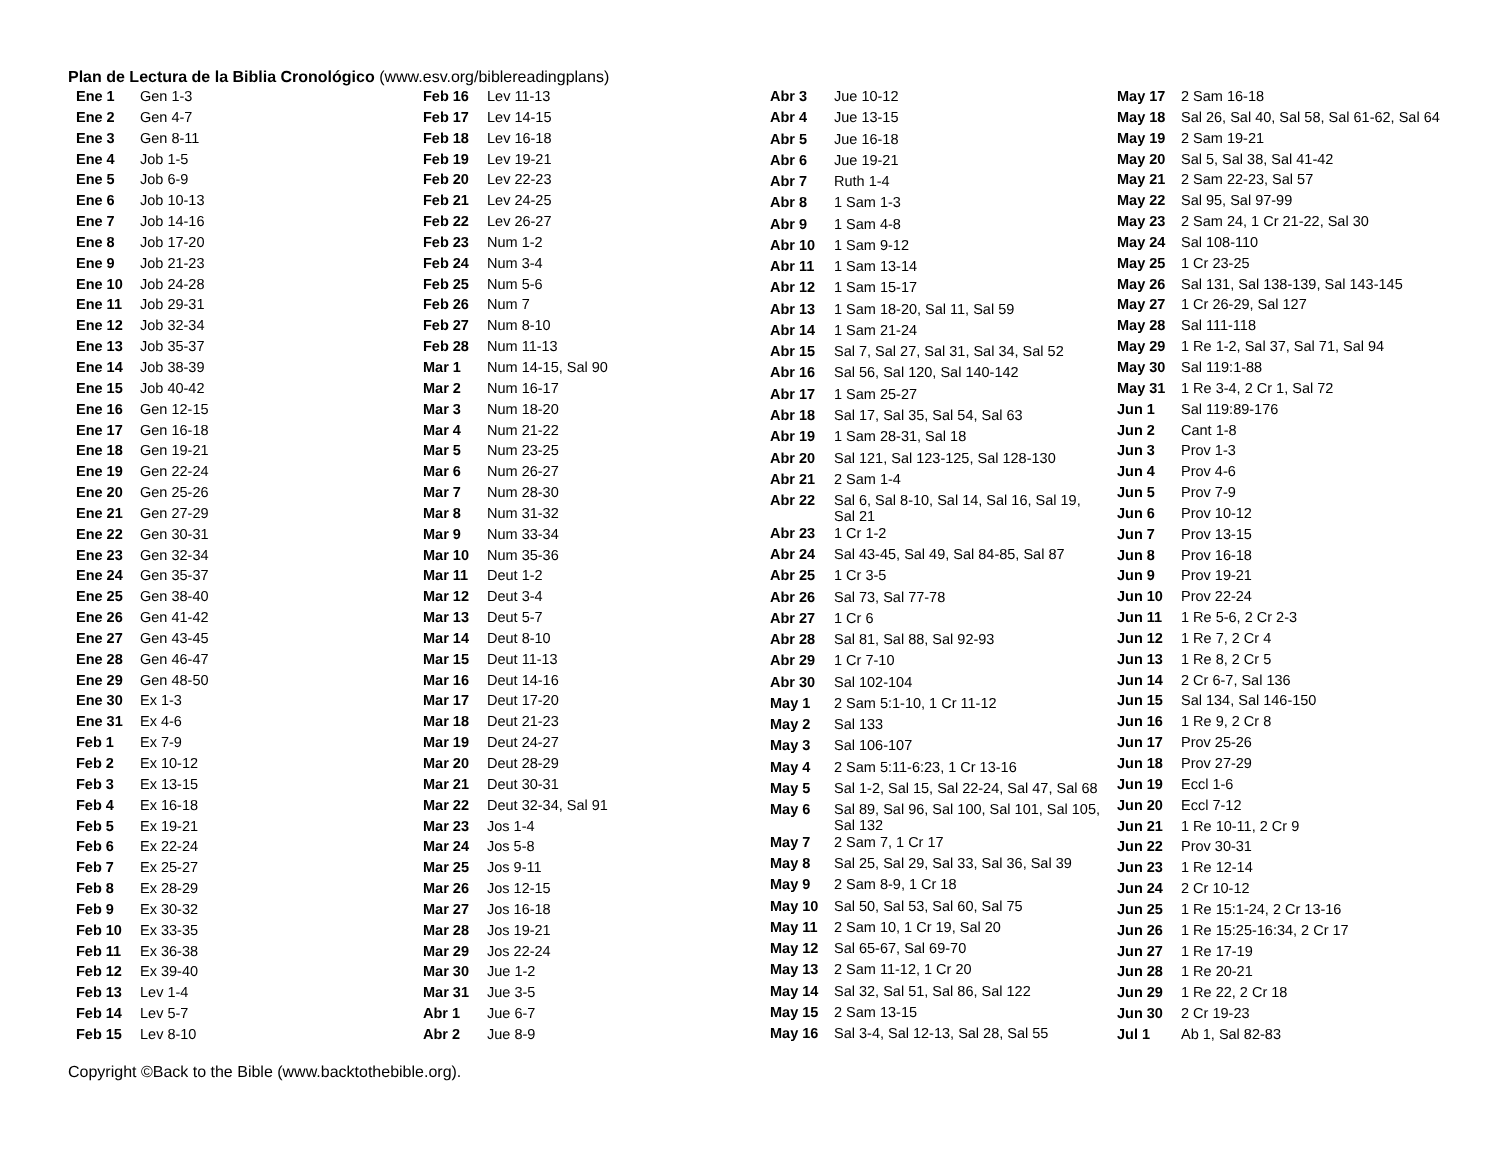Plan de Lectura de la Biblia Cronológico (www.esv.org/biblereadingplans)
| Ene 1 | Gen 1-3 |
| Ene 2 | Gen 4-7 |
| Ene 3 | Gen 8-11 |
| Ene 4 | Job 1-5 |
| Ene 5 | Job 6-9 |
| Ene 6 | Job 10-13 |
| Ene 7 | Job 14-16 |
| Ene 8 | Job 17-20 |
| Ene 9 | Job 21-23 |
| Ene 10 | Job 24-28 |
| Ene 11 | Job 29-31 |
| Ene 12 | Job 32-34 |
| Ene 13 | Job 35-37 |
| Ene 14 | Job 38-39 |
| Ene 15 | Job 40-42 |
| Ene 16 | Gen 12-15 |
| Ene 17 | Gen 16-18 |
| Ene 18 | Gen 19-21 |
| Ene 19 | Gen 22-24 |
| Ene 20 | Gen 25-26 |
| Ene 21 | Gen 27-29 |
| Ene 22 | Gen 30-31 |
| Ene 23 | Gen 32-34 |
| Ene 24 | Gen 35-37 |
| Ene 25 | Gen 38-40 |
| Ene 26 | Gen 41-42 |
| Ene 27 | Gen 43-45 |
| Ene 28 | Gen 46-47 |
| Ene 29 | Gen 48-50 |
| Ene 30 | Ex 1-3 |
| Ene 31 | Ex 4-6 |
| Feb 1 | Ex 7-9 |
| Feb 2 | Ex 10-12 |
| Feb 3 | Ex 13-15 |
| Feb 4 | Ex 16-18 |
| Feb 5 | Ex 19-21 |
| Feb 6 | Ex 22-24 |
| Feb 7 | Ex 25-27 |
| Feb 8 | Ex 28-29 |
| Feb 9 | Ex 30-32 |
| Feb 10 | Ex 33-35 |
| Feb 11 | Ex 36-38 |
| Feb 12 | Ex 39-40 |
| Feb 13 | Lev 1-4 |
| Feb 14 | Lev 5-7 |
| Feb 15 | Lev 8-10 |
| Feb 16 | Lev 11-13 |
| Feb 17 | Lev 14-15 |
| Feb 18 | Lev 16-18 |
| Feb 19 | Lev 19-21 |
| Feb 20 | Lev 22-23 |
| Feb 21 | Lev 24-25 |
| Feb 22 | Lev 26-27 |
| Feb 23 | Num 1-2 |
| Feb 24 | Num 3-4 |
| Feb 25 | Num 5-6 |
| Feb 26 | Num 7 |
| Feb 27 | Num 8-10 |
| Feb 28 | Num 11-13 |
| Mar 1 | Num 14-15, Sal 90 |
| Mar 2 | Num 16-17 |
| Mar 3 | Num 18-20 |
| Mar 4 | Num 21-22 |
| Mar 5 | Num 23-25 |
| Mar 6 | Num 26-27 |
| Mar 7 | Num 28-30 |
| Mar 8 | Num 31-32 |
| Mar 9 | Num 33-34 |
| Mar 10 | Num 35-36 |
| Mar 11 | Deut 1-2 |
| Mar 12 | Deut 3-4 |
| Mar 13 | Deut 5-7 |
| Mar 14 | Deut 8-10 |
| Mar 15 | Deut 11-13 |
| Mar 16 | Deut 14-16 |
| Mar 17 | Deut 17-20 |
| Mar 18 | Deut 21-23 |
| Mar 19 | Deut 24-27 |
| Mar 20 | Deut 28-29 |
| Mar 21 | Deut 30-31 |
| Mar 22 | Deut 32-34, Sal 91 |
| Mar 23 | Jos 1-4 |
| Mar 24 | Jos 5-8 |
| Mar 25 | Jos 9-11 |
| Mar 26 | Jos 12-15 |
| Mar 27 | Jos 16-18 |
| Mar 28 | Jos 19-21 |
| Mar 29 | Jos 22-24 |
| Mar 30 | Jue 1-2 |
| Mar 31 | Jue 3-5 |
| Abr 1 | Jue 6-7 |
| Abr 2 | Jue 8-9 |
| Abr 3 | Jue 10-12 |
| Abr 4 | Jue 13-15 |
| Abr 5 | Jue 16-18 |
| Abr 6 | Jue 19-21 |
| Abr 7 | Ruth 1-4 |
| Abr 8 | 1 Sam 1-3 |
| Abr 9 | 1 Sam 4-8 |
| Abr 10 | 1 Sam 9-12 |
| Abr 11 | 1 Sam 13-14 |
| Abr 12 | 1 Sam 15-17 |
| Abr 13 | 1 Sam 18-20, Sal 11, Sal 59 |
| Abr 14 | 1 Sam 21-24 |
| Abr 15 | Sal 7, Sal 27, Sal 31, Sal 34, Sal 52 |
| Abr 16 | Sal 56, Sal 120, Sal 140-142 |
| Abr 17 | 1 Sam 25-27 |
| Abr 18 | Sal 17, Sal 35, Sal 54, Sal 63 |
| Abr 19 | 1 Sam 28-31, Sal 18 |
| Abr 20 | Sal 121, Sal 123-125, Sal 128-130 |
| Abr 21 | 2 Sam 1-4 |
| Abr 22 | Sal 6, Sal 8-10, Sal 14, Sal 16, Sal 19, Sal 21 |
| Abr 23 | 1 Cr 1-2 |
| Abr 24 | Sal 43-45, Sal 49, Sal 84-85, Sal 87 |
| Abr 25 | 1 Cr 3-5 |
| Abr 26 | Sal 73, Sal 77-78 |
| Abr 27 | 1 Cr 6 |
| Abr 28 | Sal 81, Sal 88, Sal 92-93 |
| Abr 29 | 1 Cr 7-10 |
| Abr 30 | Sal 102-104 |
| May 1 | 2 Sam 5:1-10, 1 Cr 11-12 |
| May 2 | Sal 133 |
| May 3 | Sal 106-107 |
| May 4 | 2 Sam 5:11-6:23, 1 Cr 13-16 |
| May 5 | Sal 1-2, Sal 15, Sal 22-24, Sal 47, Sal 68 |
| May 6 | Sal 89, Sal 96, Sal 100, Sal 101, Sal 105, Sal 132 |
| May 7 | 2 Sam 7, 1 Cr 17 |
| May 8 | Sal 25, Sal 29, Sal 33, Sal 36, Sal 39 |
| May 9 | 2 Sam 8-9, 1 Cr 18 |
| May 10 | Sal 50, Sal 53, Sal 60, Sal 75 |
| May 11 | 2 Sam 10, 1 Cr 19, Sal 20 |
| May 12 | Sal 65-67, Sal 69-70 |
| May 13 | 2 Sam 11-12, 1 Cr 20 |
| May 14 | Sal 32, Sal 51, Sal 86, Sal 122 |
| May 15 | 2 Sam 13-15 |
| May 16 | Sal 3-4, Sal 12-13, Sal 28, Sal 55 |
| May 17 | 2 Sam 16-18 |
| May 18 | Sal 26, Sal 40, Sal 58, Sal 61-62, Sal 64 |
| May 19 | 2 Sam 19-21 |
| May 20 | Sal 5, Sal 38, Sal 41-42 |
| May 21 | 2 Sam 22-23, Sal 57 |
| May 22 | Sal 95, Sal 97-99 |
| May 23 | 2 Sam 24, 1 Cr 21-22, Sal 30 |
| May 24 | Sal 108-110 |
| May 25 | 1 Cr 23-25 |
| May 26 | Sal 131, Sal 138-139, Sal 143-145 |
| May 27 | 1 Cr 26-29, Sal 127 |
| May 28 | Sal 111-118 |
| May 29 | 1 Re 1-2, Sal 37, Sal 71, Sal 94 |
| May 30 | Sal 119:1-88 |
| May 31 | 1 Re 3-4, 2 Cr 1, Sal 72 |
| Jun 1 | Sal 119:89-176 |
| Jun 2 | Cant 1-8 |
| Jun 3 | Prov 1-3 |
| Jun 4 | Prov 4-6 |
| Jun 5 | Prov 7-9 |
| Jun 6 | Prov 10-12 |
| Jun 7 | Prov 13-15 |
| Jun 8 | Prov 16-18 |
| Jun 9 | Prov 19-21 |
| Jun 10 | Prov 22-24 |
| Jun 11 | 1 Re 5-6, 2 Cr 2-3 |
| Jun 12 | 1 Re 7, 2 Cr 4 |
| Jun 13 | 1 Re 8, 2 Cr 5 |
| Jun 14 | 2 Cr 6-7, Sal 136 |
| Jun 15 | Sal 134, Sal 146-150 |
| Jun 16 | 1 Re 9, 2 Cr 8 |
| Jun 17 | Prov 25-26 |
| Jun 18 | Prov 27-29 |
| Jun 19 | Eccl 1-6 |
| Jun 20 | Eccl 7-12 |
| Jun 21 | 1 Re 10-11, 2 Cr 9 |
| Jun 22 | Prov 30-31 |
| Jun 23 | 1 Re 12-14 |
| Jun 24 | 2 Cr 10-12 |
| Jun 25 | 1 Re 15:1-24, 2 Cr 13-16 |
| Jun 26 | 1 Re 15:25-16:34, 2 Cr 17 |
| Jun 27 | 1 Re 17-19 |
| Jun 28 | 1 Re 20-21 |
| Jun 29 | 1 Re 22, 2 Cr 18 |
| Jun 30 | 2 Cr 19-23 |
| Jul 1 | Ab 1, Sal 82-83 |
Copyright ©Back to the Bible (www.backtothebible.org).